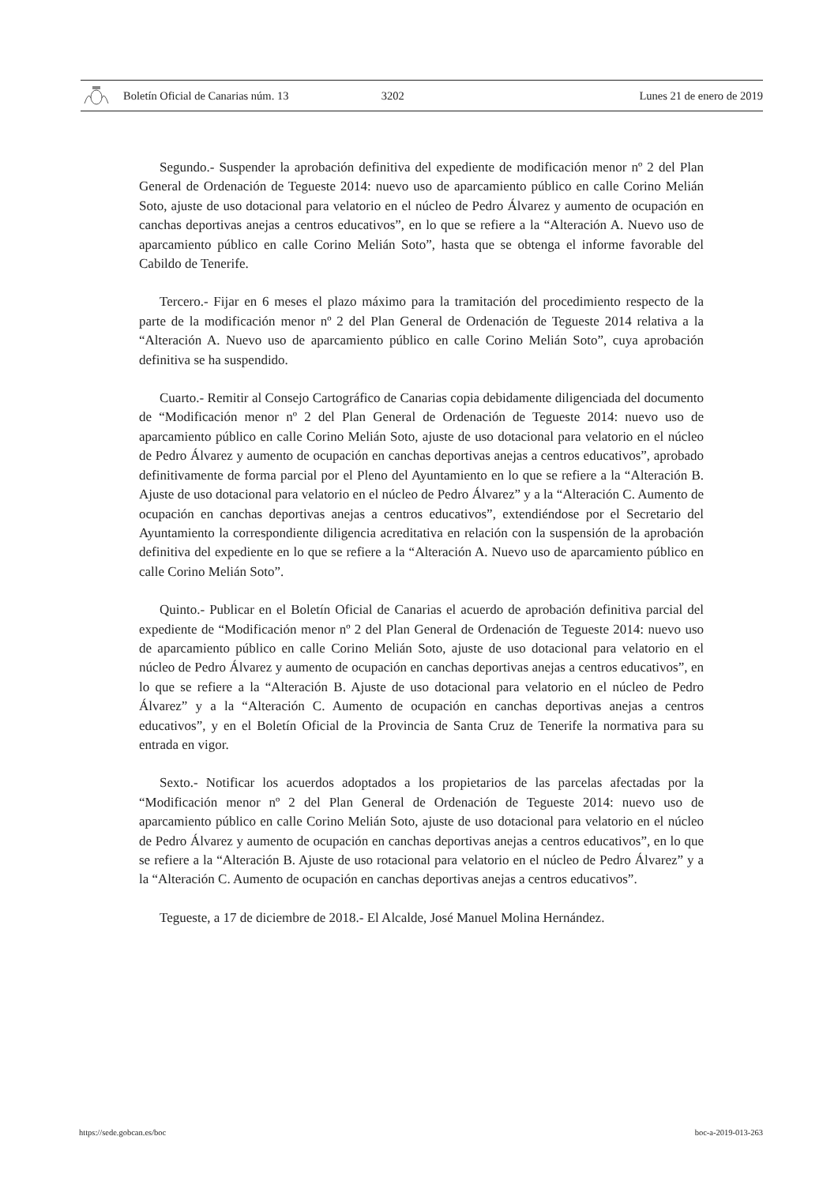Boletín Oficial de Canarias núm. 13 3202 Lunes 21 de enero de 2019
Segundo.- Suspender la aprobación definitiva del expediente de modificación menor nº 2 del Plan General de Ordenación de Tegueste 2014: nuevo uso de aparcamiento público en calle Corino Melián Soto, ajuste de uso dotacional para velatorio en el núcleo de Pedro Álvarez y aumento de ocupación en canchas deportivas anejas a centros educativos”, en lo que se refiere a la “Alteración A. Nuevo uso de aparcamiento público en calle Corino Melián Soto”, hasta que se obtenga el informe favorable del Cabildo de Tenerife.
Tercero.- Fijar en 6 meses el plazo máximo para la tramitación del procedimiento respecto de la parte de la modificación menor nº 2 del Plan General de Ordenación de Tegueste 2014 relativa a la “Alteración A. Nuevo uso de aparcamiento público en calle Corino Melián Soto”, cuya aprobación definitiva se ha suspendido.
Cuarto.- Remitir al Consejo Cartográfico de Canarias copia debidamente diligenciada del documento de “Modificación menor nº 2 del Plan General de Ordenación de Tegueste 2014: nuevo uso de aparcamiento público en calle Corino Melián Soto, ajuste de uso dotacional para velatorio en el núcleo de Pedro Álvarez y aumento de ocupación en canchas deportivas anejas a centros educativos”, aprobado definitivamente de forma parcial por el Pleno del Ayuntamiento en lo que se refiere a la “Alteración B. Ajuste de uso dotacional para velatorio en el núcleo de Pedro Álvarez” y a la “Alteración C. Aumento de ocupación en canchas deportivas anejas a centros educativos”, extendiéndose por el Secretario del Ayuntamiento la correspondiente diligencia acreditativa en relación con la suspensión de la aprobación definitiva del expediente en lo que se refiere a la “Alteración A. Nuevo uso de aparcamiento público en calle Corino Melián Soto”.
Quinto.- Publicar en el Boletín Oficial de Canarias el acuerdo de aprobación definitiva parcial del expediente de “Modificación menor nº 2 del Plan General de Ordenación de Tegueste 2014: nuevo uso de aparcamiento público en calle Corino Melián Soto, ajuste de uso dotacional para velatorio en el núcleo de Pedro Álvarez y aumento de ocupación en canchas deportivas anejas a centros educativos”, en lo que se refiere a la “Alteración B. Ajuste de uso dotacional para velatorio en el núcleo de Pedro Álvarez” y a la “Alteración C. Aumento de ocupación en canchas deportivas anejas a centros educativos”, y en el Boletín Oficial de la Provincia de Santa Cruz de Tenerife la normativa para su entrada en vigor.
Sexto.- Notificar los acuerdos adoptados a los propietarios de las parcelas afectadas por la “Modificación menor nº 2 del Plan General de Ordenación de Tegueste 2014: nuevo uso de aparcamiento público en calle Corino Melián Soto, ajuste de uso dotacional para velatorio en el núcleo de Pedro Álvarez y aumento de ocupación en canchas deportivas anejas a centros educativos”, en lo que se refiere a la “Alteración B. Ajuste de uso rotacional para velatorio en el núcleo de Pedro Álvarez” y a la “Alteración C. Aumento de ocupación en canchas deportivas anejas a centros educativos”.
Tegueste, a 17 de diciembre de 2018.- El Alcalde, José Manuel Molina Hernández.
https://sede.gobcan.es/boc boc-a-2019-013-263